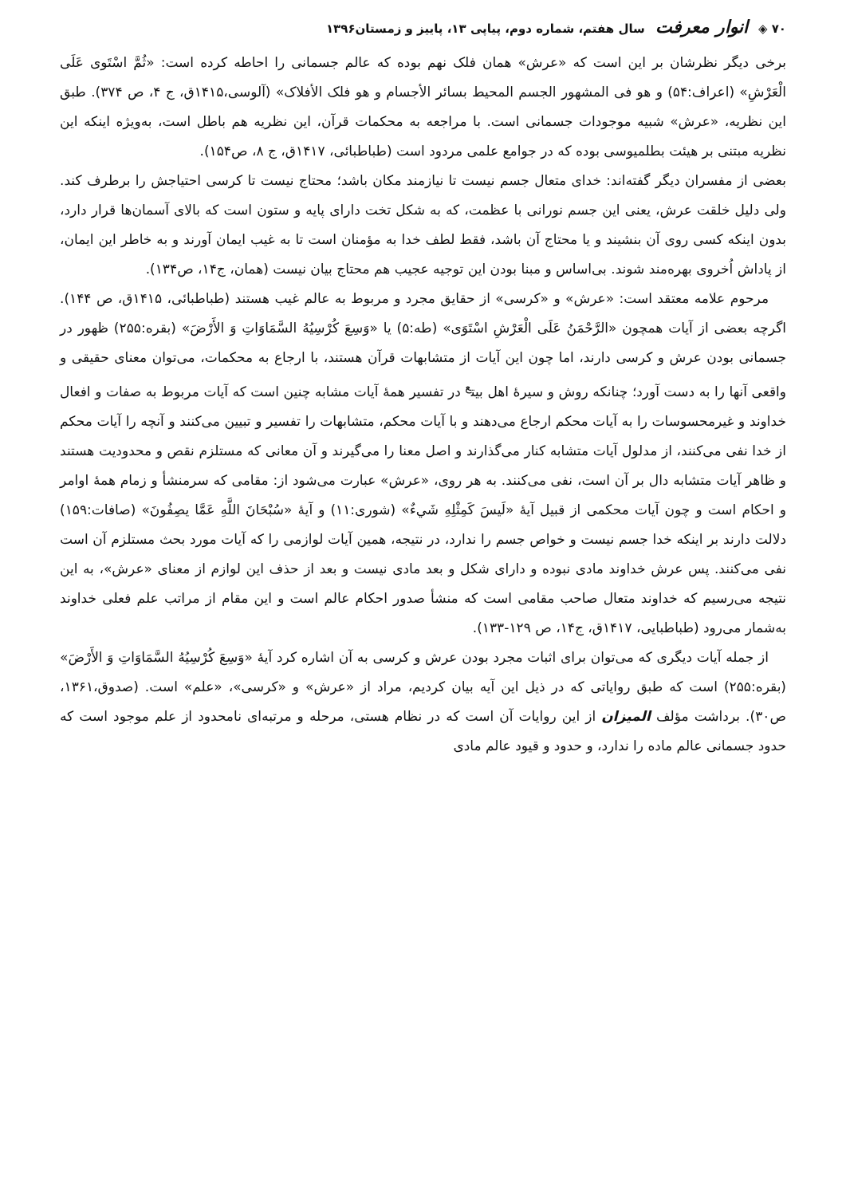۷۰ ◈ انوار معرفت سال هفتم، شماره دوم، پیاپی ۱۳، پاییز و زمستان۱۳۹۶
برخی دیگر نظرشان بر این است که «عرش» همان فلک نهم بوده که عالم جسمانی را احاطه کرده است: «ثُمَّ اسْتَوى عَلَى الْعَرْشِ» (اعراف:۵۴) و هو فی المشهور الجسم المحیط بسائر الأجسام و هو فلک الأفلاک» (آلوسی،۱۴۱۵ق، ج ۴، ص ۳۷۴). طبق این نظریه، «عرش» شبیه موجودات جسمانی است. با مراجعه به محکمات قرآن، این نظریه هم باطل است، به‌ویژه اینکه این نظریه مبتنی بر هیئت بطلمیوسی بوده که در جوامع علمی مردود است (طباطبائی، ۱۴۱۷ق، ج ۸، ص۱۵۴).
بعضی از مفسران دیگر گفته‌اند: خدای متعال جسم نیست تا نیازمند مکان باشد؛ محتاج نیست تا کرسی احتیاجش را برطرف کند. ولی دلیل خلقت عرش، یعنی این جسم نورانی با عظمت، که به شکل تخت دارای پایه و ستون است که بالای آسمان‌ها قرار دارد، بدون اینکه کسی روی آن بنشیند و یا محتاج آن باشد، فقط لطف خدا به مؤمنان است تا به غیب ایمان آورند و به خاطر این ایمان، از پاداش اُخروی بهره‌مند شوند. بی‌اساس و مبنا بودن این توجیه عجیب هم محتاج بیان نیست (همان، ج۱۴، ص۱۳۴).
مرحوم علامه معتقد است: «عرش» و «کرسی» از حقایق مجرد و مربوط به عالم غیب هستند (طباطبائی، ۱۴۱۵ق، ص ۱۴۴). اگرچه بعضی از آیات همچون «الرَّحْمَنُ عَلَى الْعَرْشِ اسْتَوَى» (طه:۵) یا «وَسِعَ كُرْسِيُهُ السَّمَاوَاتِ وَ الأَرْضَ» (بقره:۲۵۵) ظهور در جسمانی بودن عرش و کرسی دارند، اما چون این آیات از متشابهات قرآن هستند، با ارجاع به محکمات، می‌توان معنای حقیقی و واقعی آنها را به دست آورد؛ چنانکه روش و سیرهٔ اهل بیت<sup>ع</sup> در تفسیر همهٔ آیات مشابه چنین است که آیات مربوط به صفات و افعال خداوند و غیرمحسوسات را به آیات محکم ارجاع می‌دهند و با آیات محکم، متشابهات را تفسیر و تبیین می‌کنند و آنچه را آیات محکم از خدا نفی می‌کنند، از مدلول آیات متشابه کنار می‌گذارند و اصل معنا را می‌گیرند و آن معانی که مستلزم نقص و محدودیت هستند و ظاهر آیات متشابه دال بر آن است، نفی می‌کنند. به هر روی، «عرش» عبارت می‌شود از: مقامی که سرمنشأ و زمام همهٔ اوامر و احکام است و چون آیات محکمی از قبیل آیهٔ «لَيسَ كَمِثْلِهِ شَيءٌ» (شوری:۱۱) و آیهٔ «سُبْحَانَ اللَّهِ عَمَّا يصِفُونَ» (صافات:۱۵۹) دلالت دارند بر اینکه خدا جسم نیست و خواص جسم را ندارد، در نتیجه، همین آیات لوازمی را که آیات مورد بحث مستلزم آن است نفی می‌کنند. پس عرش خداوند مادی نبوده و دارای شکل و بعد مادی نیست و بعد از حذف این لوازم از معنای «عرش»، به این نتیجه می‌رسیم که خداوند متعال صاحب مقامی است که منشأ صدور احکام عالم است و این مقام از مراتب علم فعلی خداوند به‌شمار می‌رود (طباطبایی، ۱۴۱۷ق، ج۱۴، ص ۱۲۹-۱۳۳).
از جمله آیات دیگری که می‌توان برای اثبات مجرد بودن عرش و کرسی به آن اشاره کرد آیهٔ «وَسِعَ كُرْسِيُهُ السَّمَاوَاتِ وَ الأَرْضَ» (بقره:۲۵۵) است که طبق روایاتی که در ذیل این آیه بیان کردیم، مراد از «عرش» و «کرسی»، «علم» است. (صدوق،۱۳۶۱، ص۳۰). برداشت مؤلف المیزان از این روایات آن است که در نظام هستی، مرحله و مرتبه‌ای نامحدود از علم موجود است که حدود جسمانی عالم ماده را ندارد، و حدود و قیود عالم مادی